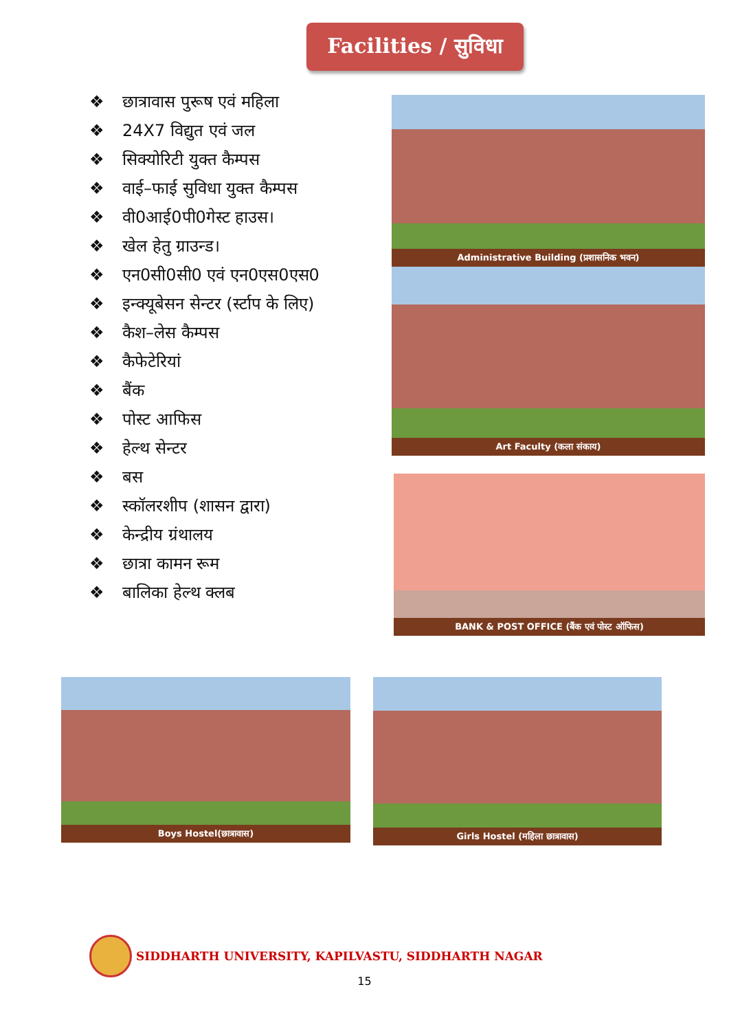Facilities / सुविधा
❖ छात्रावास पुरूष एवं महिला
❖ 24X7 विद्युत एवं जल
❖ सिक्योरिटी युक्त कैम्पस
❖ वाई–फाई सुविधा युक्त कैम्पस
❖ वी0आई0पी0गेस्ट हाउस।
❖ खेल हेतु ग्राउन्ड।
❖ एन0सी0सी0 एवं एन0एस0एस0
❖ इन्क्यूबेसन सेन्टर (र्स्टाप के लिए)
❖ कैश–लेस कैम्पस
❖ कैफेटेरियां
❖ बैंक
❖ पोस्ट आफिस
❖ हेल्थ सेन्टर
❖ बस
❖ स्कॉलरशीप (शासन द्वारा)
❖ केन्द्रीय ग्रंथालय
❖ छात्रा कामन रूम
❖ बालिका हेल्थ क्लब
Administrative Building (प्रशासनिक भवन)
Art Faculty (कला संकाय)
BANK & POST OFFICE (बैंक एवं पोस्ट ऑफिस)
Boys Hostel(छात्रावास) Girls Hostel (महिला छात्रावास)
SIDDHARTH UNIVERSITY, KAPILVASTU, SIDDHARTH NAGAR
15